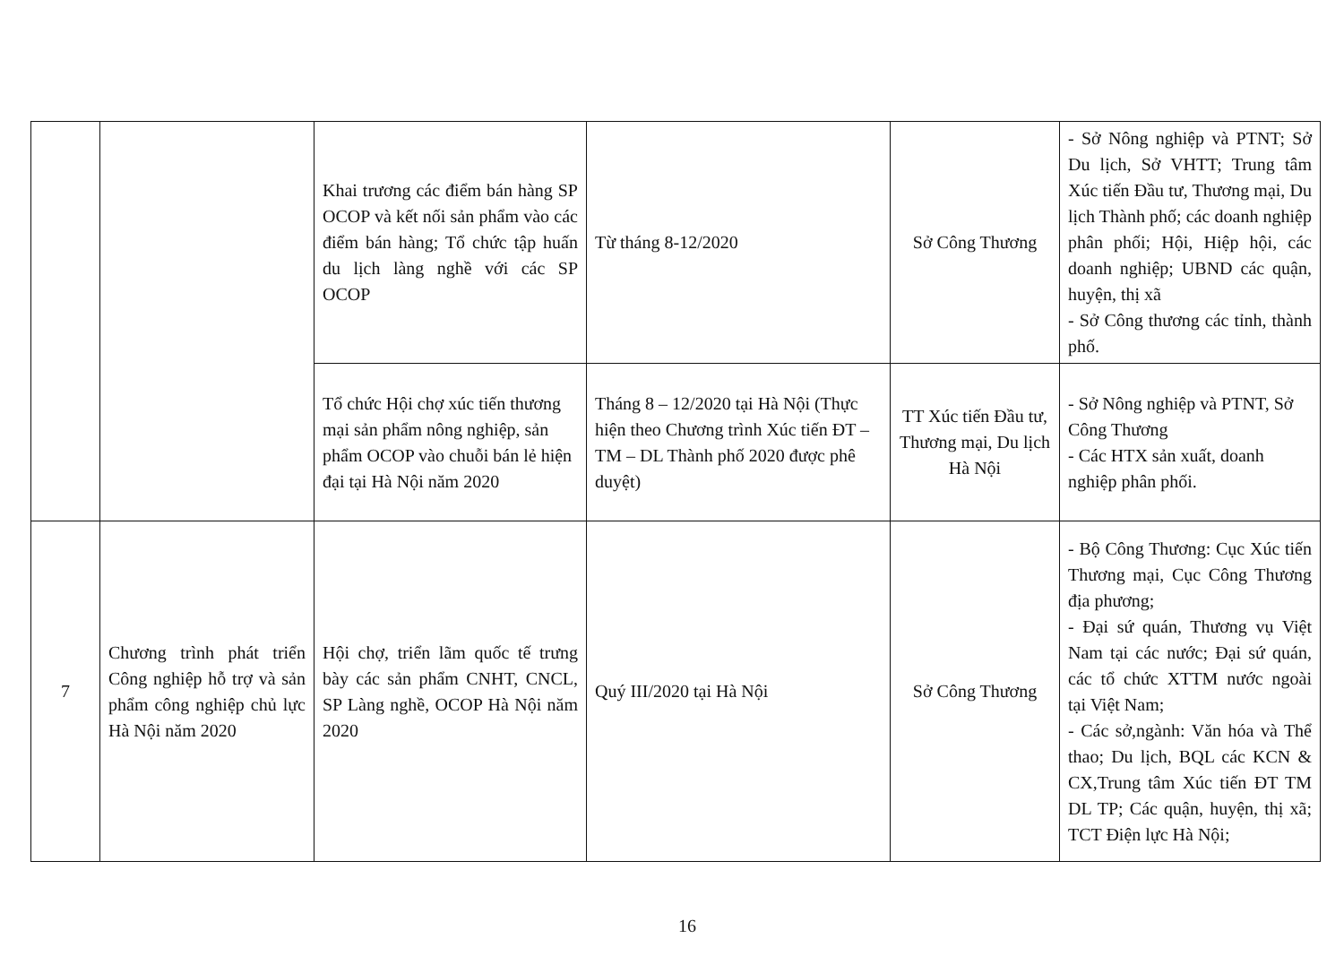| | | Khai trương các điểm bán hàng SP OCOP và kết nối sản phẩm vào các điểm bán hàng; Tổ chức tập huấn du lịch làng nghề với các SP OCOP | Từ tháng 8-12/2020 | Sở Công Thương | - Sở Nông nghiệp và PTNT; Sở Du lịch, Sở VHTT; Trung tâm Xúc tiến Đầu tư, Thương mại, Du lịch Thành phố; các doanh nghiệp phân phối; Hội, Hiệp hội, các doanh nghiệp; UBND các quận, huyện, thị xã - Sở Công thương các tỉnh, thành phố. |
| | | Tổ chức Hội chợ xúc tiến thương mại sản phẩm nông nghiệp, sản phẩm OCOP vào chuỗi bán lẻ hiện đại tại Hà Nội năm 2020 | Tháng 8 – 12/2020 tại Hà Nội (Thực hiện theo Chương trình Xúc tiến ĐT – TM – DL Thành phố 2020 được phê duyệt) | TT Xúc tiến Đầu tư, Thương mại, Du lịch Hà Nội | - Sở Nông nghiệp và PTNT, Sở Công Thương - Các HTX sản xuất, doanh nghiệp phân phối. |
| 7 | Chương trình phát triển Công nghiệp hỗ trợ và sản phẩm công nghiệp chủ lực Hà Nội năm 2020 | Hội chợ, triển lãm quốc tế trưng bày các sản phẩm CNHT, CNCL, SP Làng nghề, OCOP Hà Nội năm 2020 | Quý III/2020 tại Hà Nội | Sở Công Thương | - Bộ Công Thương: Cục Xúc tiến Thương mại, Cục Công Thương địa phương; - Đại sứ quán, Thương vụ Việt Nam tại các nước; Đại sứ quán, các tổ chức XTTM nước ngoài tại Việt Nam; - Các sở,ngành: Văn hóa và Thể thao; Du lịch, BQL các KCN & CX,Trung tâm Xúc tiến ĐT TM DL TP; Các quận, huyện, thị xã; TCT Điện lực Hà Nội; |
16